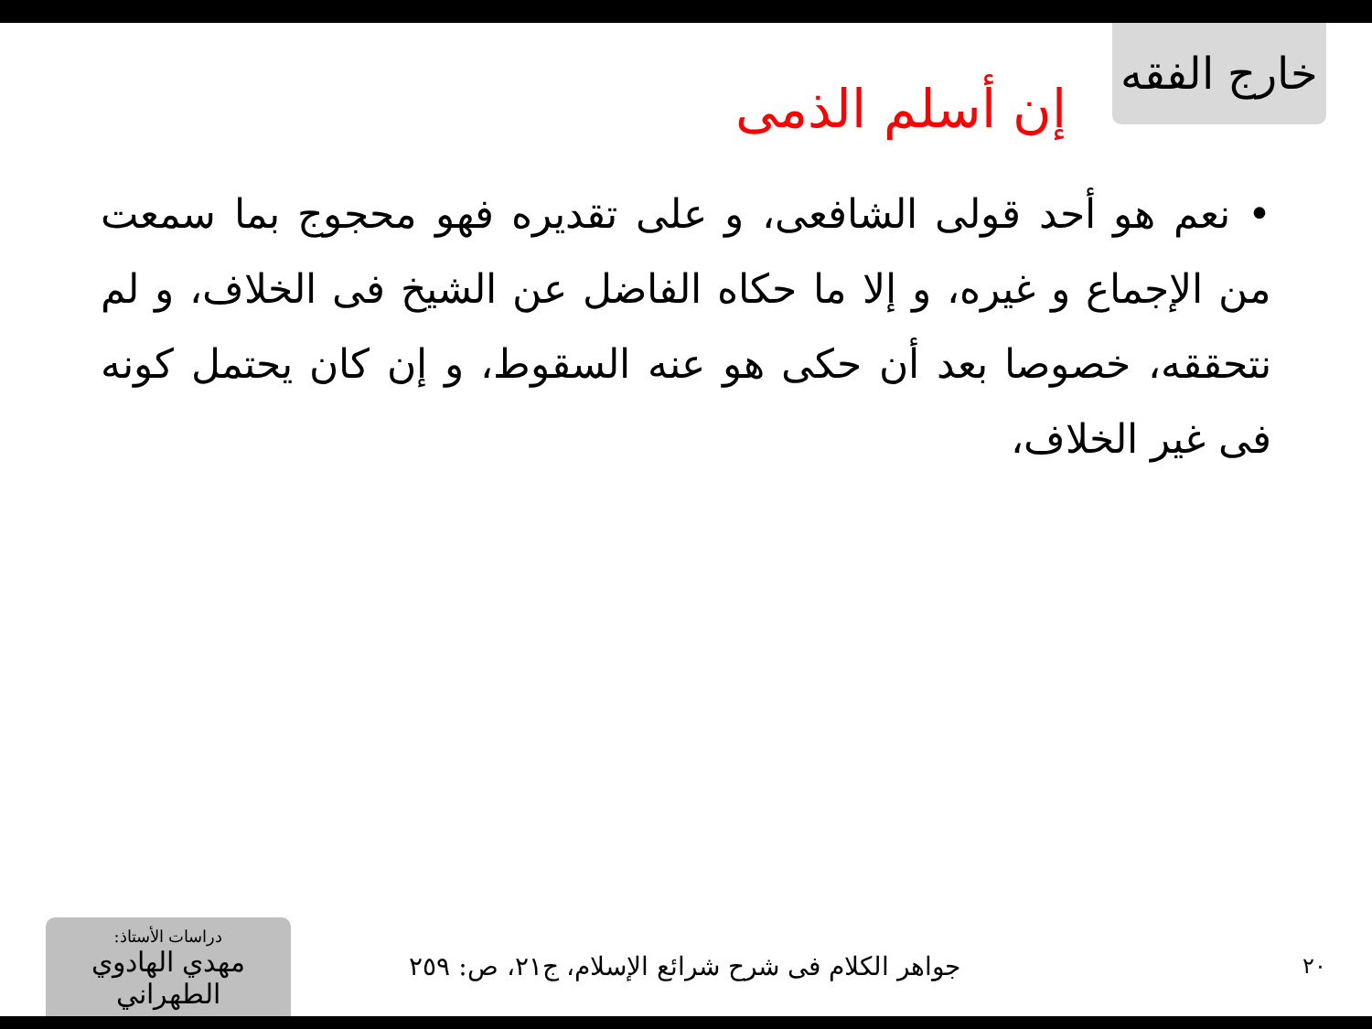خارج الفقه
إن أسلم الذمى
• نعم هو أحد قولى الشافعى، و على تقديره فهو محجوج بما سمعت من الإجماع و غيره، و إلا ما حكاه الفاضل عن الشيخ فى الخلاف، و لم نتحققه، خصوصا بعد أن حكى هو عنه السقوط، و إن كان يحتمل كونه فى غير الخلاف،
٢٠
جواهر الكلام فى شرح شرائع الإسلام، ج٢١، ص: ٢٥٩
دراسات الأستاذ:
مهدي الهادوي الطهراني